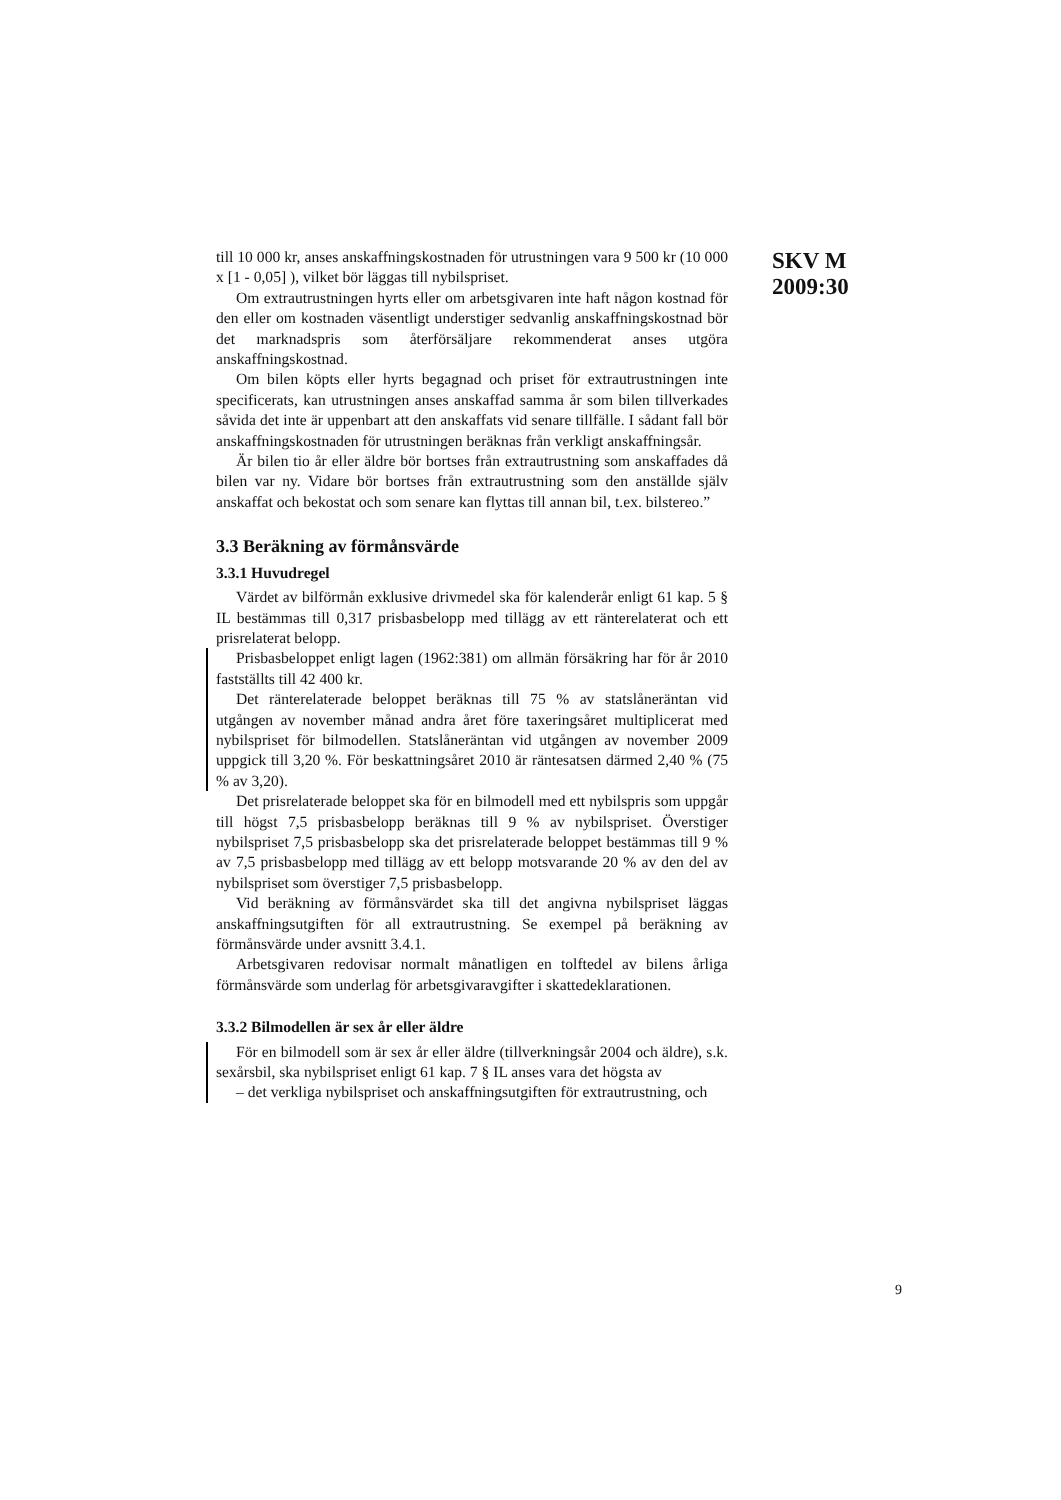till 10 000 kr, anses anskaffningskostnaden för utrustningen vara 9 500 kr (10 000 x [1 - 0,05] ), vilket bör läggas till nybilspriset.
Om extrautrustningen hyrts eller om arbetsgivaren inte haft någon kostnad för den eller om kostnaden väsentligt understiger sedvanlig anskaffningskostnad bör det marknadspris som återförsäljare rekommenderat anses utgöra anskaffningskostnad.
Om bilen köpts eller hyrts begagnad och priset för extrautrustningen inte specificerats, kan utrustningen anses anskaffad samma år som bilen tillverkades såvida det inte är uppenbart att den anskaffats vid senare tillfälle. I sådant fall bör anskaffningskostnaden för utrustningen beräknas från verkligt anskaffningsår.
Är bilen tio år eller äldre bör bortses från extrautrustning som anskaffades då bilen var ny. Vidare bör bortses från extrautrustning som den anställde själv anskaffat och bekostat och som senare kan flyttas till annan bil, t.ex. bilstereo.”
3.3 Beräkning av förmånsvärde
3.3.1 Huvudregel
Värdet av bilförmån exklusive drivmedel ska för kalenderår enligt 61 kap. 5 § IL bestämmas till 0,317 prisbasbelopp med tillägg av ett ränterelaterat och ett prisrelaterat belopp.
Prisbasbeloppet enligt lagen (1962:381) om allmän försäkring har för år 2010 fastställts till 42 400 kr.
Det ränterelaterade beloppet beräknas till 75 % av statslåneräntan vid utgången av november månad andra året före taxeringsåret multiplicerat med nybilspriset för bilmodellen. Statslåneräntan vid utgången av november 2009 uppgick till 3,20 %. För beskattningsåret 2010 är räntesatsen därmed 2,40 % (75 % av 3,20).
Det prisrelaterade beloppet ska för en bilmodell med ett nybilspris som uppgår till högst 7,5 prisbasbelopp beräknas till 9 % av nybilspriset. Överstiger nybilspriset 7,5 prisbasbelopp ska det prisrelaterade beloppet bestämmas till 9 % av 7,5 prisbasbelopp med tillägg av ett belopp motsvarande 20 % av den del av nybilspriset som överstiger 7,5 prisbasbelopp.
Vid beräkning av förmånsvärdet ska till det angivna nybilspriset läggas anskaffningsutgiften för all extrautrustning. Se exempel på beräkning av förmånsvärde under avsnitt 3.4.1.
Arbetsgivaren redovisar normalt månatligen en tolftedel av bilens årliga förmånsvärde som underlag för arbetsgivaravgifter i skattedeklarationen.
3.3.2 Bilmodellen är sex år eller äldre
För en bilmodell som är sex år eller äldre (tillverkningsår 2004 och äldre), s.k. sexårsbil, ska nybilspriset enligt 61 kap. 7 § IL anses vara det högsta av
– det verkliga nybilspriset och anskaffningsutgiften för extrautrustning, och
SKV M
2009:30
9